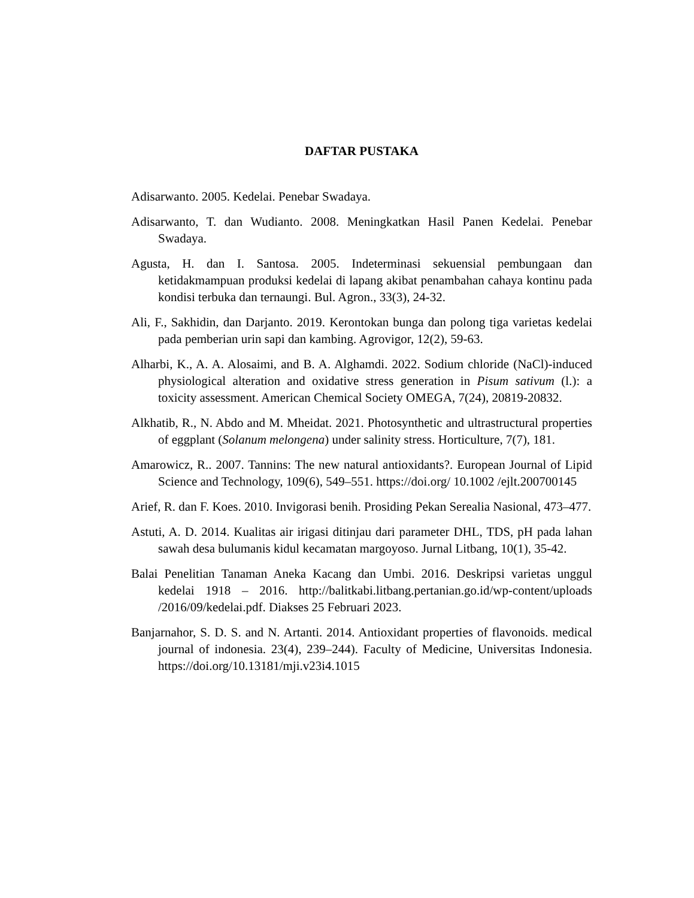DAFTAR PUSTAKA
Adisarwanto. 2005. Kedelai. Penebar Swadaya.
Adisarwanto, T. dan Wudianto. 2008. Meningkatkan Hasil Panen Kedelai. Penebar Swadaya.
Agusta, H. dan I. Santosa. 2005. Indeterminasi sekuensial pembungaan dan ketidakmampuan produksi kedelai di lapang akibat penambahan cahaya kontinu pada kondisi terbuka dan ternaungi. Bul. Agron., 33(3), 24-32.
Ali, F., Sakhidin, dan Darjanto. 2019. Kerontokan bunga dan polong tiga varietas kedelai pada pemberian urin sapi dan kambing. Agrovigor, 12(2), 59-63.
Alharbi, K., A. A. Alosaimi, and B. A. Alghamdi. 2022. Sodium chloride (NaCl)-induced physiological alteration and oxidative stress generation in Pisum sativum (l.): a toxicity assessment. American Chemical Society OMEGA, 7(24), 20819-20832.
Alkhatib, R., N. Abdo and M. Mheidat. 2021. Photosynthetic and ultrastructural properties of eggplant (Solanum melongena) under salinity stress. Horticulture, 7(7), 181.
Amarowicz, R.. 2007. Tannins: The new natural antioxidants?. European Journal of Lipid Science and Technology, 109(6), 549–551. https://doi.org/ 10.1002 /ejlt.200700145
Arief, R. dan F. Koes. 2010. Invigorasi benih. Prosiding Pekan Serealia Nasional, 473–477.
Astuti, A. D. 2014. Kualitas air irigasi ditinjau dari parameter DHL, TDS, pH pada lahan sawah desa bulumanis kidul kecamatan margoyoso. Jurnal Litbang, 10(1), 35-42.
Balai Penelitian Tanaman Aneka Kacang dan Umbi. 2016. Deskripsi varietas unggul kedelai 1918 – 2016. http://balitkabi.litbang.pertanian.go.id/wp-content/uploads /2016/09/kedelai.pdf. Diakses 25 Februari 2023.
Banjarnahor, S. D. S. and N. Artanti. 2014. Antioxidant properties of flavonoids. medical journal of indonesia. 23(4), 239–244). Faculty of Medicine, Universitas Indonesia. https://doi.org/10.13181/mji.v23i4.1015